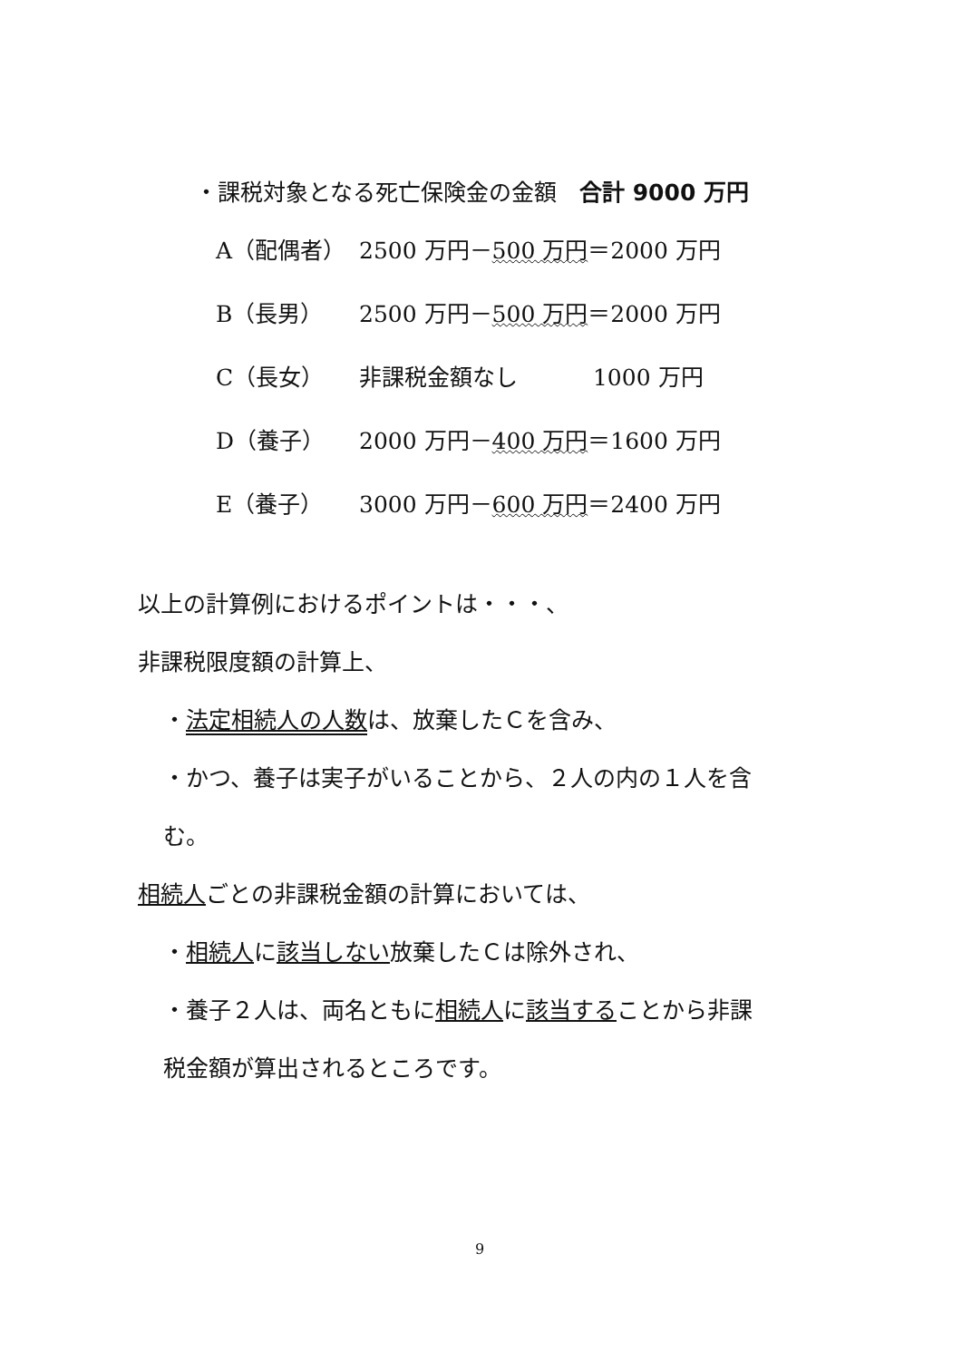・課税対象となる死亡保険金の金額　合計 9000 万円
| A（配偶者） | 2500 万円－ 500 万円 ＝2000 万円 |
| B（長男） | 2500 万円－ 500 万円 ＝2000 万円 |
| C（長女） | 非課税金額なし 1000 万円 |
| D（養子） | 2000 万円－ 400 万円 ＝1600 万円 |
| E（養子） | 3000 万円－ 600 万円 ＝2400 万円 |
以上の計算例におけるポイントは・・・、
非課税限度額の計算上、
・法定相続人の人数は、放棄したＣを含み、
・かつ、養子は実子がいることから、２人の内の１人を含
む。
相続人ごとの非課税金額の計算においては、
・相続人に該当しない放棄したＣは除外され、
・養子２人は、両名ともに相続人に該当することから非課
税金額が算出されるところです。
9